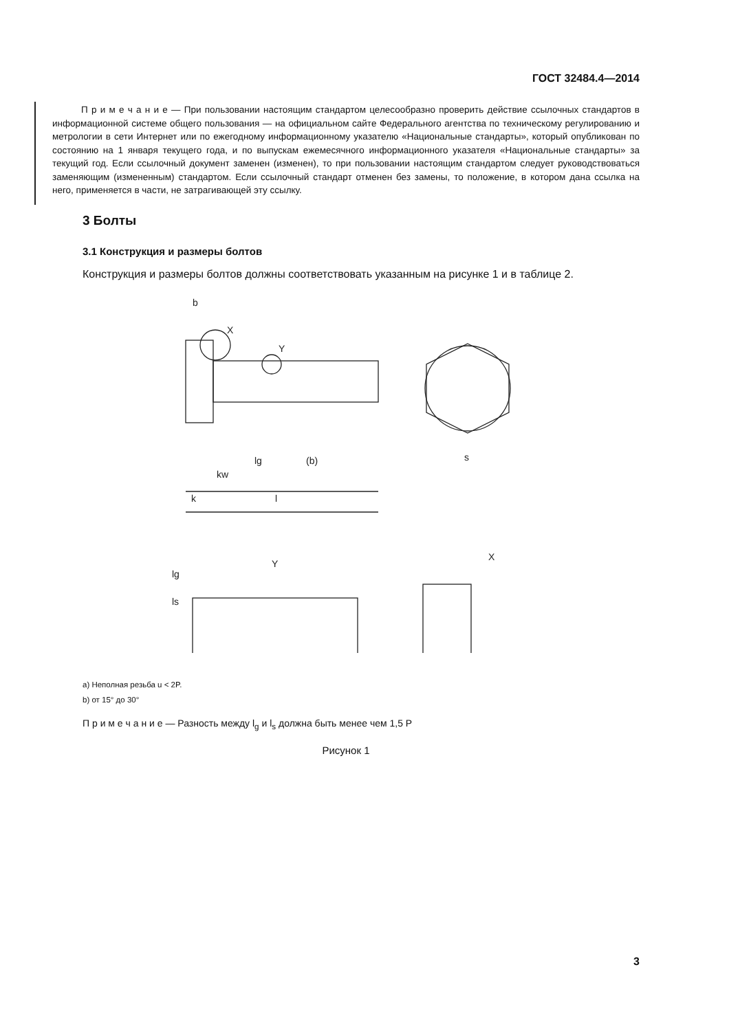ГОСТ 32484.4—2014
П р и м е ч а н и е — При пользовании настоящим стандартом целесообразно проверить действие ссылочных стандартов в информационной системе общего пользования — на официальном сайте Федерального агентства по техническому регулированию и метрологии в сети Интернет или по ежегодному информационному указателю «Национальные стандарты», который опубликован по состоянию на 1 января текущего года, и по выпускам ежемесячного информационного указателя «Национальные стандарты» за текущий год. Если ссылочный документ заменен (изменен), то при пользовании настоящим стандартом следует руководствоваться заменяющим (измененным) стандартом. Если ссылочный стандарт отменен без замены, то положение, в котором дана ссылка на него, применяется в части, не затрагивающей эту ссылку.
3 Болты
3.1 Конструкция и размеры болтов
Конструкция и размеры болтов должны соответствовать указанным на рисунке 1 и в таблице 2.
b
X
Y
kw
lg
(b)
k
l
s
Y
X
lg
ls
a) Неполная резьба u < 2P.
b) от 15° до 30°
П р и м е ч а н и е — Разность между l<sub>g</sub> и l<sub>s</sub> должна быть менее чем 1,5 P
Рисунок 1
3